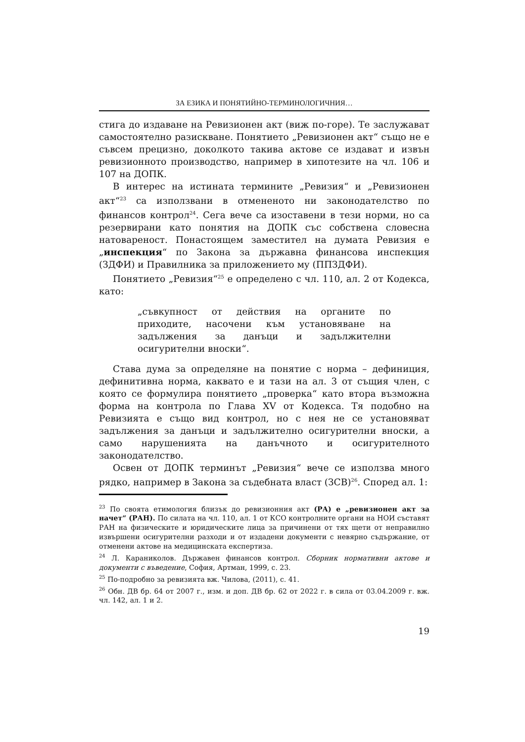ЗА ЕЗИКА И ПОНЯТИЙНО-ТЕРМИНОЛОГИЧНИЯ…
стига до издаване на Ревизионен акт (виж по-горе). Те заслужават самостоятелно разискване. Понятието „Ревизионен акт“ също не е съвсем прецизно, доколкото такива актове се издават и извън ревизионното производство, например в хипотезите на чл. 106 и 107 на ДОПК.
В интерес на истината термините „Ревизия“ и „Ревизионен акт“<sup>23</sup> са използвани в отмененото ни законодателство по финансов контрол<sup>24</sup>. Сега вече са изоставени в тези норми, но са резервирани като понятия на ДОПК със собствена словесна натовареност. Понастоящем заместител на думата Ревизия е „инспекция“ по Закона за държавна финансова инспекция (ЗДФИ) и Правилника за приложението му (ППЗДФИ).
Понятието „Ревизия“<sup>25</sup> е определено с чл. 110, ал. 2 от Кодекса, като:
„съвкупност от действия на органите по приходите, насочени към установяване на задължения за данъци и задължителни осигурителни вноски“.
Става дума за определяне на понятие с норма – дефиниция, дефинитивна норма, каквато е и тази на ал. 3 от същия член, с която се формулира понятието „проверка“ като втора възможна форма на контрола по Глава XV от Кодекса. Тя подобно на Ревизията е също вид контрол, но с нея не се установяват задължения за данъци и задължително осигурителни вноски, а само нарушенията на данъчното и осигурителното законодателство.
Освен от ДОПК терминът „Ревизия“ вече се използва много рядко, например в Закона за съдебната власт (ЗСВ)<sup>26</sup>. Според ал. 1:
<sup>23</sup> По своята етимология близък до ревизионния акт (РА) е „ревизионен акт за начет“ (РАН). По силата на чл. 110, ал. 1 от КСО контролните органи на НОИ съставят РАН на физическите и юридическите лица за причинени от тях щети от неправилно извършени осигурителни разходи и от издадени документи с невярно съдържание, от отменени актове на медицинската експертиза.
<sup>24</sup> Л. Караниколов. Държавен финансов контрол. Сборник нормативни актове и документи с въведение, София, Артман, 1999, с. 23.
<sup>25</sup> По-подробно за ревизията вж. Чилова, (2011), с. 41.
<sup>26</sup> Обн. ДВ бр. 64 от 2007 г., изм. и доп. ДВ бр. 62 от 2022 г. в сила от 03.04.2009 г. вж. чл. 142, ал. 1 и 2.
19